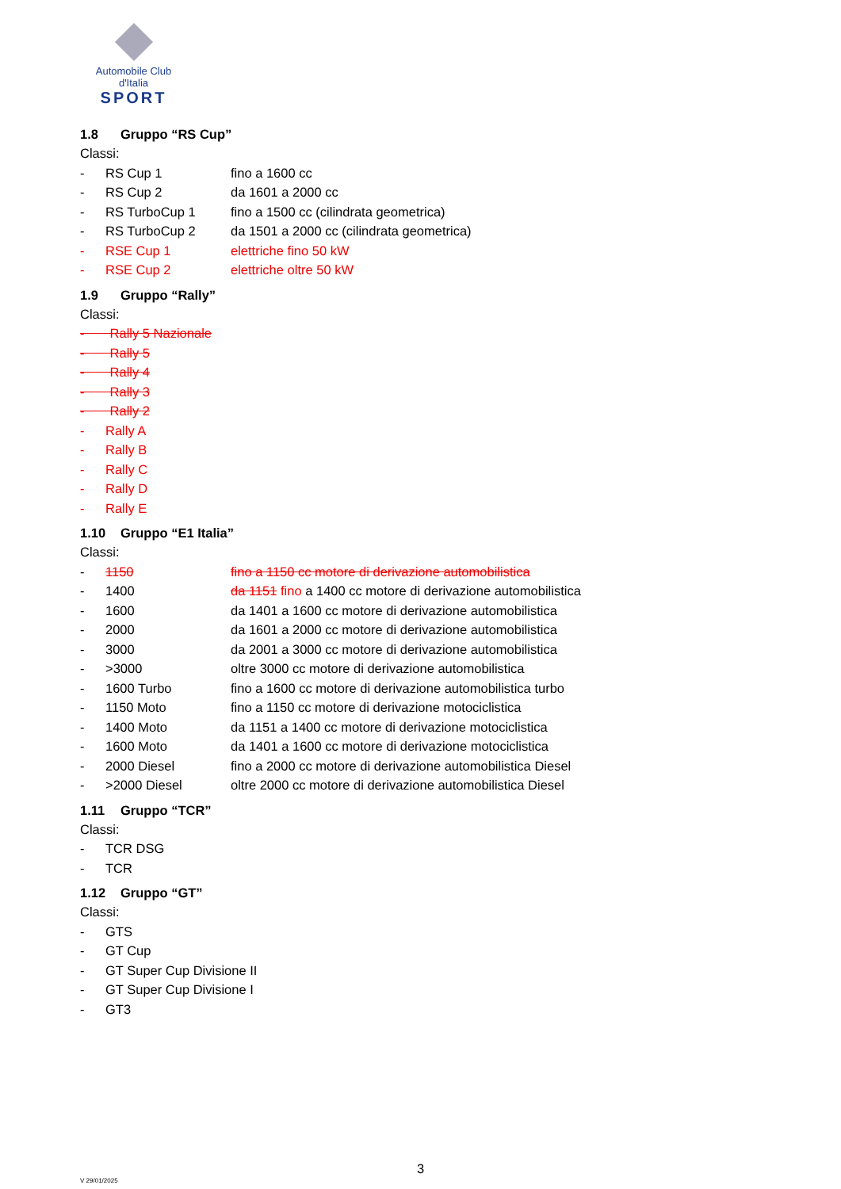Automobile Club d'Italia
SPORT
1.8 Gruppo “RS Cup”
Classi:
- RS Cup 1 fino a 1600 cc
- RS Cup 2 da 1601 a 2000 cc
- RS TurboCup 1 fino a 1500 cc (cilindrata geometrica)
- RS TurboCup 2 da 1501 a 2000 cc (cilindrata geometrica)
- RSE Cup 1 elettriche fino 50 kW
- RSE Cup 2 elettriche oltre 50 kW
1.9 Gruppo “Rally”
Classi:
- Rally 5 Nazionale
- Rally 5
- Rally 4
- Rally 3
- Rally 2
- Rally A
- Rally B
- Rally C
- Rally D
- Rally E
1.10 Gruppo “E1 Italia”
Classi:
- 1150 fino a 1150 cc motore di derivazione automobilistica
- 1400 da 1151 fino a 1400 cc motore di derivazione automobilistica
- 1600 da 1401 a 1600 cc motore di derivazione automobilistica
- 2000 da 1601 a 2000 cc motore di derivazione automobilistica
- 3000 da 2001 a 3000 cc motore di derivazione automobilistica
- >3000 oltre 3000 cc motore di derivazione automobilistica
- 1600 Turbo fino a 1600 cc motore di derivazione automobilistica turbo
- 1150 Moto fino a 1150 cc motore di derivazione motociclistica
- 1400 Moto da 1151 a 1400 cc motore di derivazione motociclistica
- 1600 Moto da 1401 a 1600 cc motore di derivazione motociclistica
- 2000 Diesel fino a 2000 cc motore di derivazione automobilistica Diesel
- >2000 Diesel oltre 2000 cc motore di derivazione automobilistica Diesel
1.11 Gruppo “TCR”
Classi:
- TCR DSG
- TCR
1.12 Gruppo “GT”
Classi:
- GTS
- GT Cup
- GT Super Cup Divisione II
- GT Super Cup Divisione I
- GT3
3
V 29/01/2025